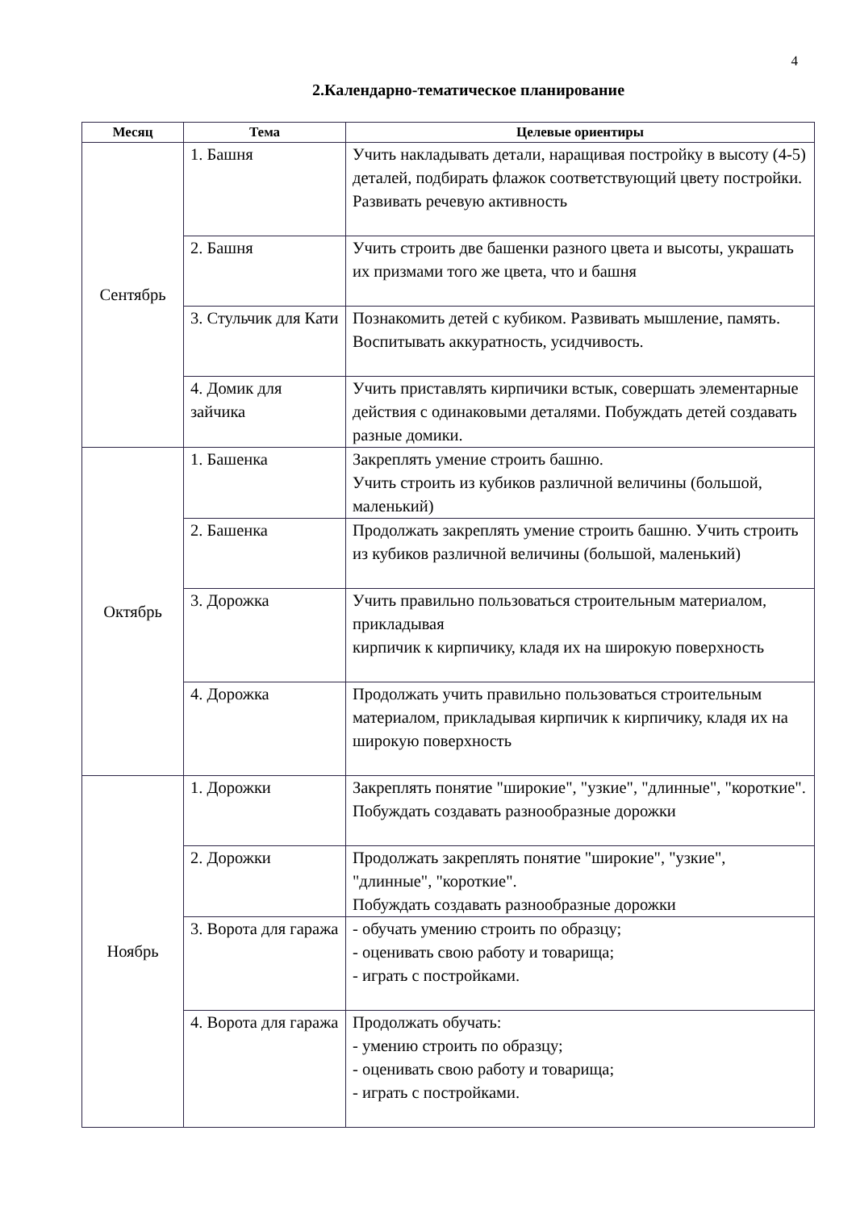4
2.Календарно-тематическое планирование
| Месяц | Тема | Целевые ориентиры |
| --- | --- | --- |
| Сентябрь | 1. Башня | Учить накладывать детали, наращивая постройку в высоту (4-5) деталей, подбирать флажок соответствующий цвету постройки. Развивать речевую активность |
| | 2. Башня | Учить строить две башенки разного цвета и высоты, украшать их призмами того же цвета, что и башня |
| | 3. Стульчик для Кати | Познакомить детей с кубиком. Развивать мышление, память. Воспитывать аккуратность, усидчивость. |
| | 4. Домик для зайчика | Учить приставлять кирпичики встык, совершать элементарные действия с одинаковыми деталями. Побуждать детей создавать разные домики. |
| Октябрь | 1. Башенка | Закреплять умение строить башню. Учить строить из кубиков различной величины (большой, маленький) |
| | 2. Башенка | Продолжать закреплять умение строить башню. Учить строить из кубиков различной величины (большой, маленький) |
| | 3. Дорожка | Учить правильно пользоваться строительным материалом, прикладывая кирпичик к кирпичику, кладя их на широкую поверхность |
| | 4. Дорожка | Продолжать учить правильно пользоваться строительным материалом, прикладывая кирпичик к кирпичику, кладя их на широкую поверхность |
| Ноябрь | 1. Дорожки | Закреплять понятие "широкие", "узкие", "длинные", "короткие". Побуждать создавать разнообразные дорожки |
| | 2. Дорожки | Продолжать закреплять понятие "широкие", "узкие", "длинные", "короткие". Побуждать создавать разнообразные дорожки |
| | 3. Ворота для гаража | - обучать умению строить по образцу; - оценивать свою работу и товарища; - играть с постройками. |
| | 4. Ворота для гаража | Продолжать обучать: - умению строить по образцу; - оценивать свою работу и товарища; - играть с постройками. |